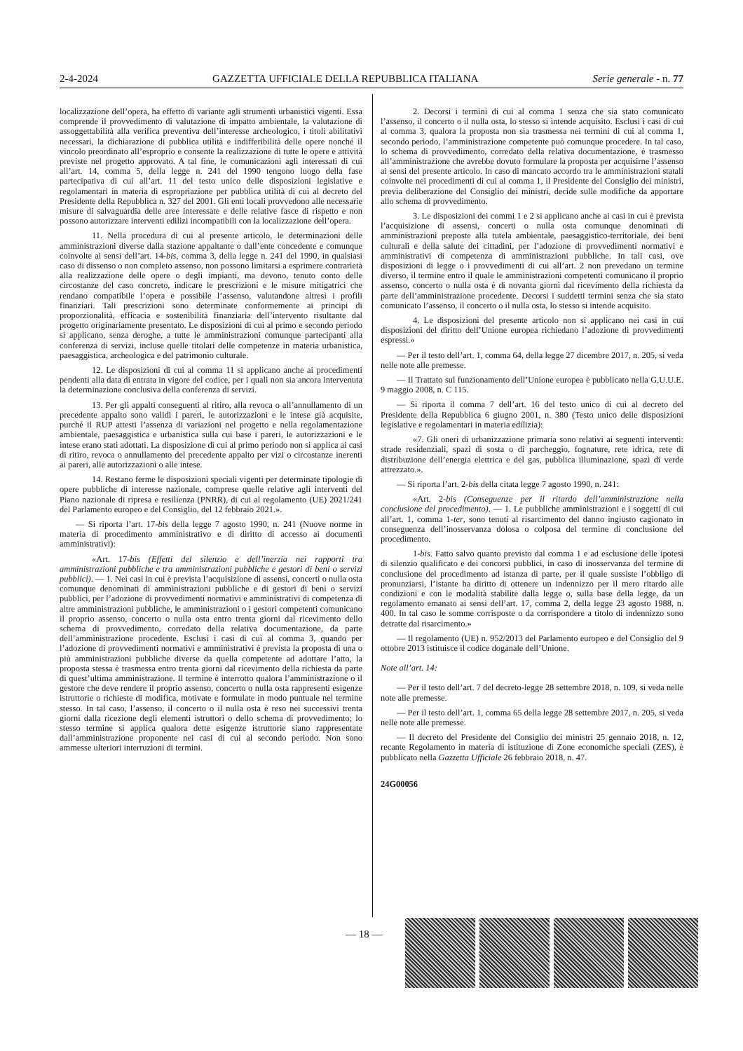2-4-2024 GAZZETTA UFFICIALE DELLA REPUBBLICA ITALIANA Serie generale - n. 77
localizzazione dell’opera, ha effetto di variante agli strumenti urbanistici vigenti. Essa comprende il provvedimento di valutazione di impatto ambientale, la valutazione di assoggettabilità alla verifica preventiva dell’interesse archeologico, i titoli abilitativi necessari, la dichiarazione di pubblica utilità e indifferibilità delle opere nonché il vincolo preordinato all’esproprio e consente la realizzazione di tutte le opere e attività previste nel progetto approvato. A tal fine, le comunicazioni agli interessati di cui all’art. 14, comma 5, della legge n. 241 del 1990 tengono luogo della fase partecipativa di cui all’art. 11 del testo unico delle disposizioni legislative e regolamentari in materia di espropriazione per pubblica utilità di cui al decreto del Presidente della Repubblica n. 327 del 2001. Gli enti locali provvedono alle necessarie misure di salvaguardia delle aree interessate e delle relative fasce di rispetto e non possono autorizzare interventi edilizi incompatibili con la localizzazione dell’opera.
11. Nella procedura di cui al presente articolo, le determinazioni delle amministrazioni diverse dalla stazione appaltante o dall’ente concedente e comunque coinvolte ai sensi dell’art. 14-bis, comma 3, della legge n. 241 del 1990, in qualsiasi caso di dissenso o non completo assenso, non possono limitarsi a esprimere contrarietà alla realizzazione delle opere o degli impianti, ma devono, tenuto conto delle circostanze del caso concreto, indicare le prescrizioni e le misure mitigatrici che rendano compatibile l’opera e possibile l’assenso, valutandone altresì i profili finanziari. Tali prescrizioni sono determinate conformemente ai principi di proporzionalità, efficacia e sostenibilità finanziaria dell’intervento risultante dal progetto originariamente presentato. Le disposizioni di cui al primo e secondo periodo si applicano, senza deroghe, a tutte le amministrazioni comunque partecipanti alla conferenza di servizi, incluse quelle titolari delle competenze in materia urbanistica, paesaggistica, archeologica e del patrimonio culturale.
12. Le disposizioni di cui al comma 11 si applicano anche ai procedimenti pendenti alla data di entrata in vigore del codice, per i quali non sia ancora intervenuta la determinazione conclusiva della conferenza di servizi.
13. Per gli appalti conseguenti al ritiro, alla revoca o all’annullamento di un precedente appalto sono validi i pareri, le autorizzazioni e le intese già acquisite, purché il RUP attesti l’assenza di variazioni nel progetto e nella regolamentazione ambientale, paesaggistica e urbanistica sulla cui base i pareri, le autorizzazioni e le intese erano stati adottati. La disposizione di cui al primo periodo non si applica ai casi di ritiro, revoca o annullamento del precedente appalto per vizi o circostanze inerenti ai pareri, alle autorizzazioni o alle intese.
14. Restano ferme le disposizioni speciali vigenti per determinate tipologie di opere pubbliche di interesse nazionale, comprese quelle relative agli interventi del Piano nazionale di ripresa e resilienza (PNRR), di cui al regolamento (UE) 2021/241 del Parlamento europeo e del Consiglio, del 12 febbraio 2021.».
— Si riporta l’art. 17-bis della legge 7 agosto 1990, n. 241 (Nuove norme in materia di procedimento amministrativo e di diritto di accesso ai documenti amministrativi):
«Art. 17-bis (Effetti del silenzio e dell’inerzia nei rapporti tra amministrazioni pubbliche e tra amministrazioni pubbliche e gestori di beni o servizi pubblici). — 1. Nei casi in cui è prevista l’acquisizione di assensi, concerti o nulla osta comunque denominati di amministrazioni pubbliche e di gestori di beni o servizi pubblici, per l’adozione di provvedimenti normativi e amministrativi di competenza di altre amministrazioni pubbliche, le amministrazioni o i gestori competenti comunicano il proprio assenso, concerto o nulla osta entro trenta giorni dal ricevimento dello schema di provvedimento, corredato della relativa documentazione, da parte dell’amministrazione procedente. Esclusi i casi di cui al comma 3, quando per l’adozione di provvedimenti normativi e amministrativi è prevista la proposta di una o più amministrazioni pubbliche diverse da quella competente ad adottare l’atto, la proposta stessa è trasmessa entro trenta giorni dal ricevimento della richiesta da parte di quest’ultima amministrazione. Il termine è interrotto qualora l’amministrazione o il gestore che deve rendere il proprio assenso, concerto o nulla osta rappresenti esigenze istruttorie o richieste di modifica, motivate e formulate in modo puntuale nel termine stesso. In tal caso, l’assenso, il concerto o il nulla osta è reso nei successivi trenta giorni dalla ricezione degli elementi istruttori o dello schema di provvedimento; lo stesso termine si applica qualora dette esigenze istruttorie siano rappresentate dall’amministrazione proponente nei casi di cui al secondo periodo. Non sono ammesse ulteriori interruzioni di termini.
2. Decorsi i termini di cui al comma 1 senza che sia stato comunicato l’assenso, il concerto o il nulla osta, lo stesso si intende acquisito. Esclusi i casi di cui al comma 3, qualora la proposta non sia trasmessa nei termini di cui al comma 1, secondo periodo, l’amministrazione competente può comunque procedere. In tal caso, lo schema di provvedimento, corredato della relativa documentazione, è trasmesso all’amministrazione che avrebbe dovuto formulare la proposta per acquisirne l’assenso ai sensi del presente articolo. In caso di mancato accordo tra le amministrazioni statali coinvolte nei procedimenti di cui al comma 1, il Presidente del Consiglio dei ministri, previa deliberazione del Consiglio dei ministri, decide sulle modifiche da apportare allo schema di provvedimento.
3. Le disposizioni dei commi 1 e 2 si applicano anche ai casi in cui è prevista l’acquisizione di assensi, concerti o nulla osta comunque denominati di amministrazioni preposte alla tutela ambientale, paesaggistico-territoriale, dei beni culturali e della salute dei cittadini, per l’adozione di provvedimenti normativi e amministrativi di competenza di amministrazioni pubbliche. In tali casi, ove disposizioni di legge o i provvedimenti di cui all’art. 2 non prevedano un termine diverso, il termine entro il quale le amministrazioni competenti comunicano il proprio assenso, concerto o nulla osta è di novanta giorni dal ricevimento della richiesta da parte dell’amministrazione procedente. Decorsi i suddetti termini senza che sia stato comunicato l’assenso, il concerto o il nulla osta, lo stesso si intende acquisito.
4. Le disposizioni del presente articolo non si applicano nei casi in cui disposizioni del diritto dell’Unione europea richiedano l’adozione di provvedimenti espressi.»
— Per il testo dell’art. 1, comma 64, della legge 27 dicembre 2017, n. 205, si veda nelle note alle premesse.
— Il Trattato sul funzionamento dell’Unione europea è pubblicato nella G.U.U.E. 9 maggio 2008, n. C 115.
— Si riporta il comma 7 dell’art. 16 del testo unico di cui al decreto del Presidente della Repubblica 6 giugno 2001, n. 380 (Testo unico delle disposizioni legislative e regolamentari in materia edilizia):
«7. Gli oneri di urbanizzazione primaria sono relativi ai seguenti interventi: strade residenziali, spazi di sosta o di parcheggio, fognature, rete idrica, rete di distribuzione dell’energia elettrica e del gas, pubblica illuminazione, spazi di verde attrezzato.».
— Si riporta l’art. 2-bis della citata legge 7 agosto 1990, n. 241:
«Art. 2-bis (Conseguenze per il ritardo dell’amministrazione nella conclusione del procedimento). — 1. Le pubbliche amministrazioni e i soggetti di cui all’art. 1, comma 1-ter, sono tenuti al risarcimento del danno ingiusto cagionato in conseguenza dell’inosservanza dolosa o colposa del termine di conclusione del procedimento.
1-bis. Fatto salvo quanto previsto dal comma 1 e ad esclusione delle ipotesi di silenzio qualificato e dei concorsi pubblici, in caso di inosservanza del termine di conclusione del procedimento ad istanza di parte, per il quale sussiste l’obbligo di pronunziarsi, l’istante ha diritto di ottenere un indennizzo per il mero ritardo alle condizioni e con le modalità stabilite dalla legge o, sulla base della legge, da un regolamento emanato ai sensi dell’art. 17, comma 2, della legge 23 agosto 1988, n. 400. In tal caso le somme corrisposte o da corrispondere a titolo di indennizzo sono detratte dal risarcimento.»
— Il regolamento (UE) n. 952/2013 del Parlamento europeo e del Consiglio del 9 ottobre 2013 istituisce il codice doganale dell’Unione.
Note all’art. 14:
— Per il testo dell’art. 7 del decreto-legge 28 settembre 2018, n. 109, si veda nelle note alle premesse.
— Per il testo dell’art. 1, comma 65 della legge 28 settembre 2017, n. 205, si veda nelle note alle premesse.
— Il decreto del Presidente del Consiglio dei ministri 25 gennaio 2018, n. 12, recante Regolamento in materia di istituzione di Zone economiche speciali (ZES), è pubblicato nella Gazzetta Ufficiale 26 febbraio 2018, n. 47.
24G00056
— 18 —